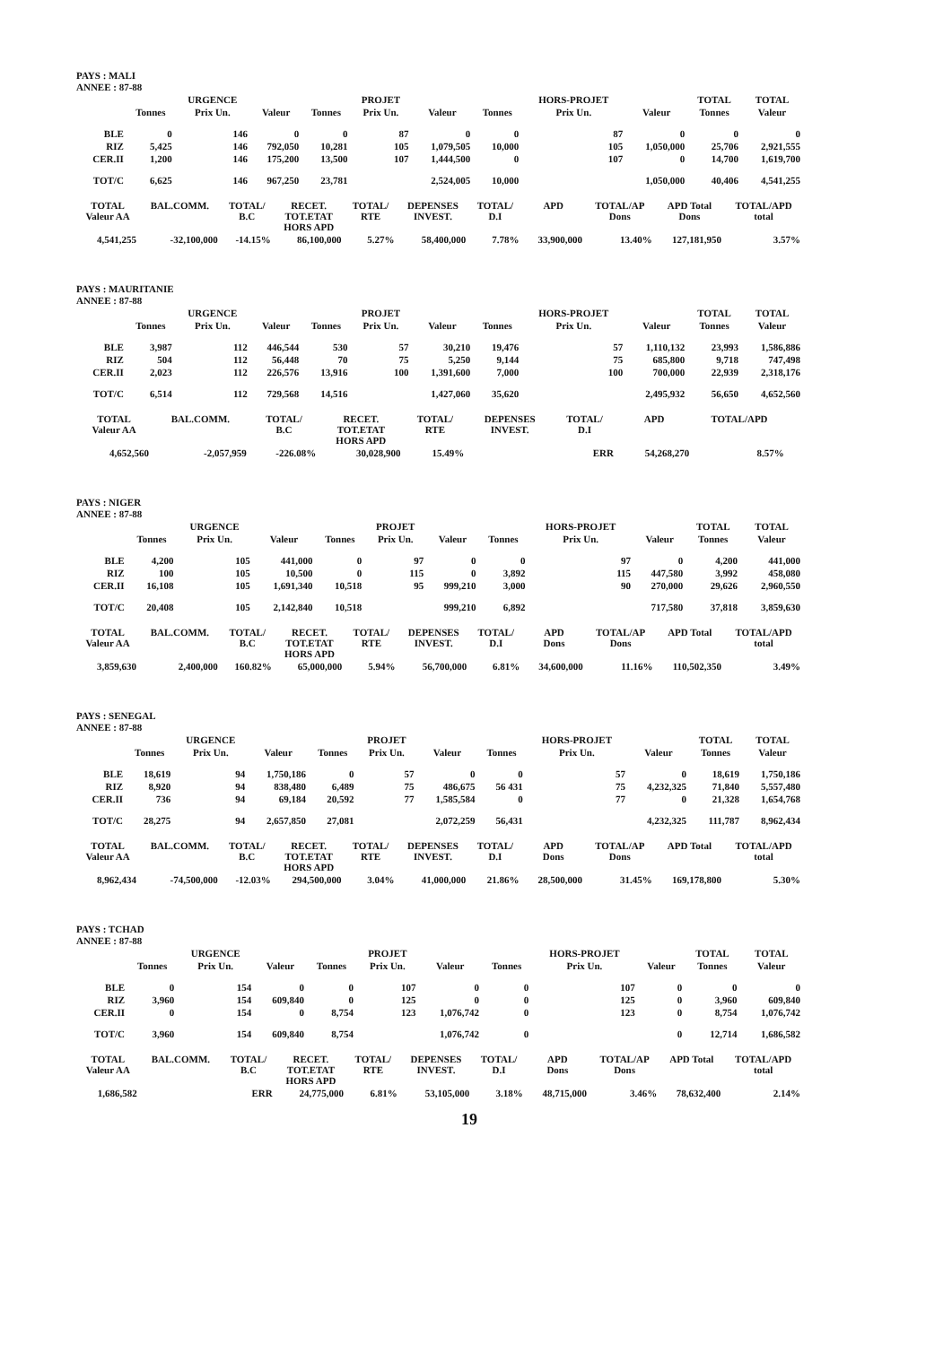PAYS : MALI
ANNEE : 87-88
| | | URGENCE | | | PROJET | | | HORS-PROJET | | TOTAL | TOTAL |
| --- | --- | --- | --- | --- | --- | --- | --- | --- | --- | --- | --- |
| | Tonnes | Prix Un. | Valeur | Tonnes | Prix Un. | Valeur | Tonnes | Prix Un. | Valeur | Tonnes | Valeur |
| BLE | 0 | 146 | 0 | 0 | 87 | 0 | 0 | 87 | 0 | 0 | 0 |
| RIZ | 5,425 | 146 | 792,050 | 10,281 | 105 | 1,079,505 | 10,000 | 105 | 1,050,000 | 25,706 | 2,921,555 |
| CER.II | 1,200 | 146 | 175,200 | 13,500 | 107 | 1,444,500 | 0 | 107 | 0 | 14,700 | 1,619,700 |
| TOT/C | 6,625 | 146 | 967,250 | 23,781 | | 2,524,005 | 10,000 | | 1,050,000 | 40,406 | 4,541,255 |
| TOTAL Valeur AA | BAL.COMM. | TOTAL/ B.C | RECET. TOT.ETAT HORS APD | TOTAL/ RTE | DEPENSES INVEST. | TOTAL/ D.I | APD | TOTAL/AP Dons | APD Total Dons | TOTAL/APD total |
| --- | --- | --- | --- | --- | --- | --- | --- | --- | --- | --- |
| 4,541,255 | -32,100,000 | -14.15% | 86,100,000 | 5.27% | 58,400,000 | 7.78% | 33,900,000 | 13.40% | 127,181,950 | 3.57% |
PAYS : MAURITANIE
ANNEE : 87-88
| | | URGENCE | | | PROJET | | | HORS-PROJET | | TOTAL | TOTAL |
| --- | --- | --- | --- | --- | --- | --- | --- | --- | --- | --- | --- |
| | Tonnes | Prix Un. | Valeur | Tonnes | Prix Un. | Valeur | Tonnes | Prix Un. | Valeur | Tonnes | Valeur |
| BLE | 3,987 | 112 | 446,544 | 530 | 57 | 30,210 | 19,476 | 57 | 1,110,132 | 23,993 | 1,586,886 |
| RIZ | 504 | 112 | 56,448 | 70 | 75 | 5,250 | 9,144 | 75 | 685,800 | 9,718 | 747,498 |
| CER.II | 2,023 | 112 | 226,576 | 13,916 | 100 | 1,391,600 | 7,000 | 100 | 700,000 | 22,939 | 2,318,176 |
| TOT/C | 6,514 | 112 | 729,568 | 14,516 | | 1,427,060 | 35,620 | | 2,495,932 | 56,650 | 4,652,560 |
| TOTAL Valeur AA | BAL.COMM. | TOTAL/ B.C | RECET. TOT.ETAT HORS APD | TOTAL/ RTE | DEPENSES INVEST. | TOTAL/ D.I | APD | TOTAL/APD | | |
| --- | --- | --- | --- | --- | --- | --- | --- | --- | --- | --- |
| 4,652,560 | -2,057,959 | -226.08% | 30,028,900 | 15.49% | | ERR | 54,268,270 | 8.57% | | |
PAYS : NIGER
ANNEE : 87-88
| | | URGENCE | | | PROJET | | | HORS-PROJET | | TOTAL | TOTAL |
| --- | --- | --- | --- | --- | --- | --- | --- | --- | --- | --- | --- |
| | Tonnes | Prix Un. | Valeur | Tonnes | Prix Un. | Valeur | Tonnes | Prix Un. | Valeur | Tonnes | Valeur |
| BLE | 4,200 | 105 | 441,000 | 0 | 97 | 0 | 0 | 97 | 0 | 4,200 | 441,000 |
| RIZ | 100 | 105 | 10,500 | 0 | 115 | 0 | 3,892 | 115 | 447,580 | 3,992 | 458,080 |
| CER.II | 16,108 | 105 | 1,691,340 | 10,518 | 95 | 999,210 | 3,000 | 90 | 270,000 | 29,626 | 2,960,550 |
| TOT/C | 20,408 | 105 | 2,142,840 | 10,518 | | 999,210 | 6,892 | | 717,580 | 37,818 | 3,859,630 |
| TOTAL Valeur AA | BAL.COMM. | TOTAL/ B.C | RECET. TOT.ETAT HORS APD | TOTAL/ RTE | DEPENSES INVEST. | TOTAL/ D.I | APD Dons | TOTAL/AP Dons | APD Total | TOTAL/APD total |
| --- | --- | --- | --- | --- | --- | --- | --- | --- | --- | --- |
| 3,859,630 | 2,400,000 | 160.82% | 65,000,000 | 5.94% | 56,700,000 | 6.81% | 34,600,000 | 11.16% | 110,502,350 | 3.49% |
PAYS : SENEGAL
ANNEE : 87-88
| | | URGENCE | | | PROJET | | | HORS-PROJET | | TOTAL | TOTAL |
| --- | --- | --- | --- | --- | --- | --- | --- | --- | --- | --- | --- |
| | Tonnes | Prix Un. | Valeur | Tonnes | Prix Un. | Valeur | Tonnes | Prix Un. | Valeur | Tonnes | Valeur |
| BLE | 18,619 | 94 | 1,750,186 | 0 | 57 | 0 | 0 | 57 | 0 | 18,619 | 1,750,186 |
| RIZ | 8,920 | 94 | 838,480 | 6,489 | 75 | 486,675 | 56 431 | 75 | 4,232,325 | 71,840 | 5,557,480 |
| CER.II | 736 | 94 | 69,184 | 20,592 | 77 | 1,585,584 | 0 | 77 | 0 | 21,328 | 1,654,768 |
| TOT/C | 28,275 | 94 | 2,657,850 | 27,081 | | 2,072,259 | 56,431 | | 4,232,325 | 111,787 | 8,962,434 |
| TOTAL Valeur AA | BAL.COMM. | TOTAL/ B.C | RECET. TOT.ETAT HORS APD | TOTAL/ RTE | DEPENSES INVEST. | TOTAL/ D.I | APD Dons | TOTAL/AP Dons | APD Total | TOTAL/APD total |
| --- | --- | --- | --- | --- | --- | --- | --- | --- | --- | --- |
| 8,962,434 | -74,500,000 | -12.03% | 294,500,000 | 3.04% | 41,000,000 | 21.86% | 28,500,000 | 31.45% | 169,178,800 | 5.30% |
PAYS : TCHAD
ANNEE : 87-88
| | | URGENCE | | | PROJET | | | HORS-PROJET | | TOTAL | TOTAL |
| --- | --- | --- | --- | --- | --- | --- | --- | --- | --- | --- | --- |
| | Tonnes | Prix Un. | Valeur | Tonnes | Prix Un. | Valeur | Tonnes | Prix Un. | Valeur | Tonnes | Valeur |
| BLE | 0 | 154 | 0 | 0 | 107 | 0 | 0 | 107 | 0 | 0 | 0 |
| RIZ | 3,960 | 154 | 609,840 | 0 | 125 | 0 | 0 | 125 | 0 | 3,960 | 609,840 |
| CER.II | 0 | 154 | 0 | 8,754 | 123 | 1,076,742 | 0 | 123 | 0 | 8,754 | 1,076,742 |
| TOT/C | 3,960 | 154 | 609,840 | 8,754 | | 1,076,742 | 0 | | 0 | 12,714 | 1,686,582 |
| TOTAL Valeur AA | BAL.COMM. | TOTAL/ B.C | RECET. TOT.ETAT HORS APD | TOTAL/ RTE | DEPENSES INVEST. | TOTAL/ D.I | APD Dons | TOTAL/AP Dons | APD Total | TOTAL/APD total |
| --- | --- | --- | --- | --- | --- | --- | --- | --- | --- | --- |
| 1,686,582 | | ERR | 24,775,000 | 6.81% | 53,105,000 | 3.18% | 48,715,000 | 3.46% | 78,632,400 | 2.14% |
19